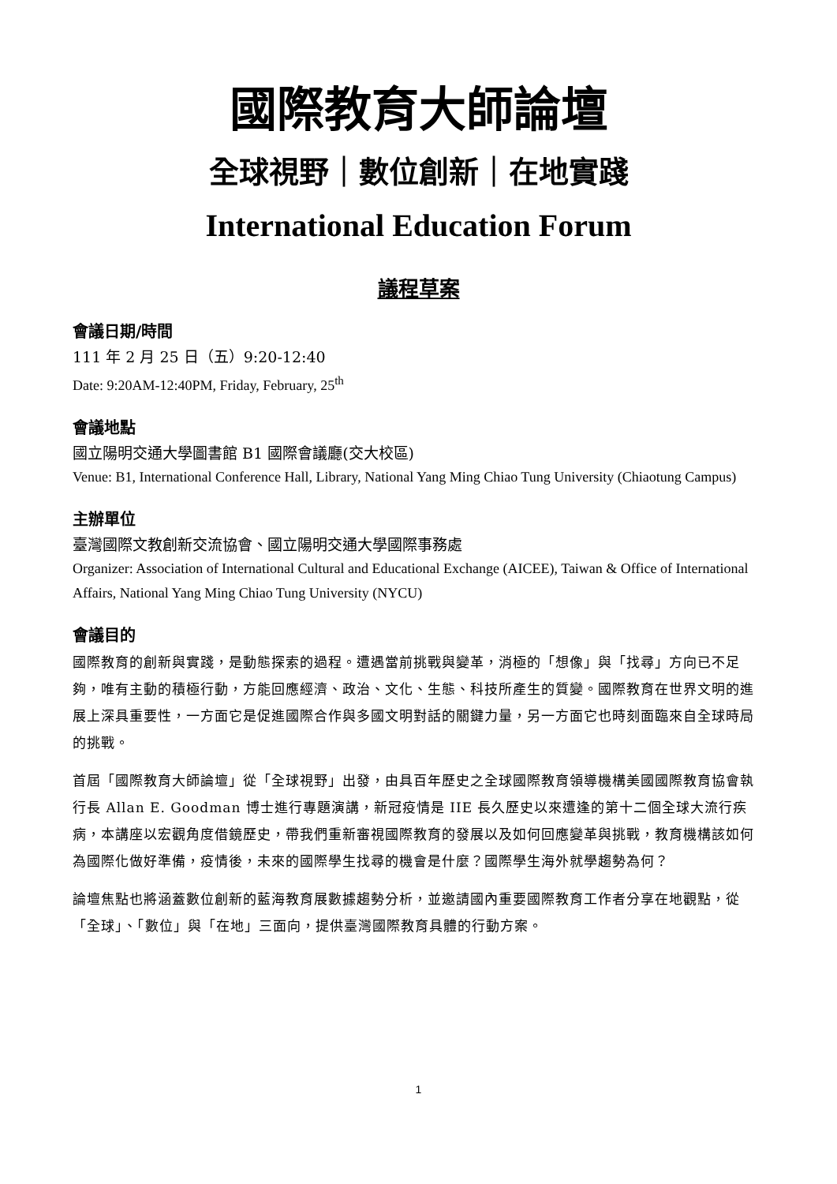國際教育大師論壇
全球視野｜數位創新｜在地實踐
International Education Forum
議程草案
會議日期/時間
111 年 2 月 25 日（五）9:20-12:40
Date: 9:20AM-12:40PM, Friday, February, 25<sup>th</sup>
會議地點
國立陽明交通大學圖書館 B1 國際會議廳(交大校區)
Venue: B1, International Conference Hall, Library, National Yang Ming Chiao Tung University (Chiaotung Campus)
主辦單位
臺灣國際文教創新交流協會、國立陽明交通大學國際事務處
Organizer: Association of International Cultural and Educational Exchange (AICEE), Taiwan & Office of International Affairs, National Yang Ming Chiao Tung University (NYCU)
會議目的
國際教育的創新與實踐，是動態探索的過程。遭遇當前挑戰與變革，消極的「想像」與「找尋」方向已不足夠，唯有主動的積極行動，方能回應經濟、政治、文化、生態、科技所產生的質變。國際教育在世界文明的進展上深具重要性，一方面它是促進國際合作與多國文明對話的關鍵力量，另一方面它也時刻面臨來自全球時局的挑戰。
首屆「國際教育大師論壇」從「全球視野」出發，由具百年歷史之全球國際教育領導機構美國國際教育協會執行長 Allan E. Goodman 博士進行專題演講，新冠疫情是 IIE 長久歷史以來遭逢的第十二個全球大流行疾病，本講座以宏觀角度借鏡歷史，帶我們重新審視國際教育的發展以及如何回應變革與挑戰，教育機構該如何為國際化做好準備，疫情後，未來的國際學生找尋的機會是什麼？國際學生海外就學趨勢為何？
論壇焦點也將涵蓋數位創新的藍海教育展數據趨勢分析，並邀請國內重要國際教育工作者分享在地觀點，從「全球」、「數位」與「在地」三面向，提供臺灣國際教育具體的行動方案。
1